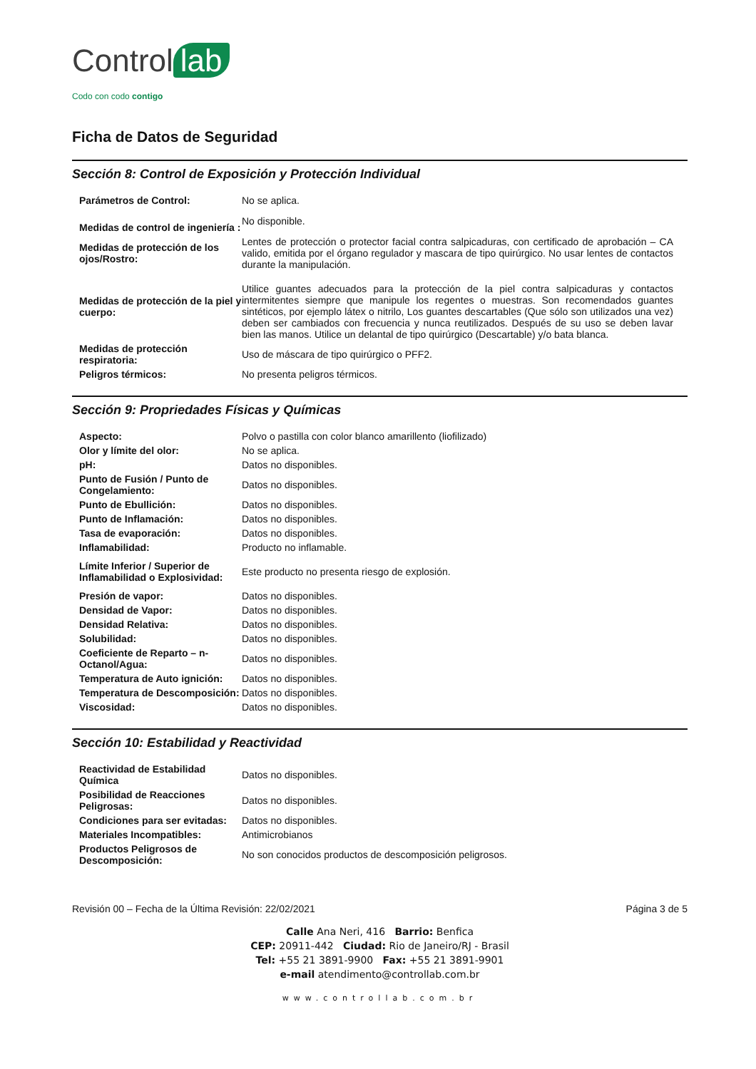Control lab
Codo con codo contigo
Ficha de Datos de Seguridad
Sección 8: Control de Exposición y Protección Individual
| Parámetros de Control: | No se aplica. |
| Medidas de control de ingeniería : | No disponible. |
| Medidas de protección de los ojos/Rostro: | Lentes de protección o protector facial contra salpicaduras, con certificado de aprobación – CA valido, emitida por el órgano regulador y mascara de tipo quirúrgico. No usar lentes de contactos durante la manipulación. |
| Medidas de protección de la piel y cuerpo: | Utilice guantes adecuados para la protección de la piel contra salpicaduras y contactos intermitentes siempre que manipule los regentes o muestras. Son recomendados guantes sintéticos, por ejemplo látex o nitrilo, Los guantes descartables (Que sólo son utilizados una vez) deben ser cambiados con frecuencia y nunca reutilizados. Después de su uso se deben lavar bien las manos. Utilice un delantal de tipo quirúrgico (Descartable) y/o bata blanca. |
| Medidas de protección respiratoria: | Uso de máscara de tipo quirúrgico o PFF2. |
| Peligros térmicos: | No presenta peligros térmicos. |
Sección 9: Propriedades Físicas y Químicas
| Aspecto: | Polvo o pastilla con color blanco amarillento (liofilizado) |
| Olor y límite del olor: | No se aplica. |
| pH: | Datos no disponibles. |
| Punto de Fusión / Punto de Congelamiento: | Datos no disponibles. |
| Punto de Ebullición: | Datos no disponibles. |
| Punto de Inflamación: | Datos no disponibles. |
| Tasa de evaporación: | Datos no disponibles. |
| Inflamabilidad: | Producto no inflamable. |
| Límite Inferior / Superior de Inflamabilidad o Explosividad: | Este producto no presenta riesgo de explosión. |
| Presión de vapor: | Datos no disponibles. |
| Densidad de Vapor: | Datos no disponibles. |
| Densidad Relativa: | Datos no disponibles. |
| Solubilidad: | Datos no disponibles. |
| Coeficiente de Reparto – n-Octanol/Agua: | Datos no disponibles. |
| Temperatura de Auto ignición: | Datos no disponibles. |
| Temperatura de Descomposición: | Datos no disponibles. |
| Viscosidad: | Datos no disponibles. |
Sección 10: Estabilidad y Reactividad
| Reactividad de Estabilidad Química | Datos no disponibles. |
| Posibilidad de Reacciones Peligrosas: | Datos no disponibles. |
| Condiciones para ser evitadas: | Datos no disponibles. |
| Materiales Incompatibles: | Antimicrobianos |
| Productos Peligrosos de Descomposición: | No son conocidos productos de descomposición peligrosos. |
Revisión 00 – Fecha de la Última Revisión: 22/02/2021 Página 3 de 5
Calle Ana Neri, 416 Barrio: Benfica
CEP: 20911-442 Ciudad: Rio de Janeiro/RJ - Brasil
Tel: +55 21 3891-9900 Fax: +55 21 3891-9901
e-mail atendimento@controllab.com.br
www.controllab.com.br